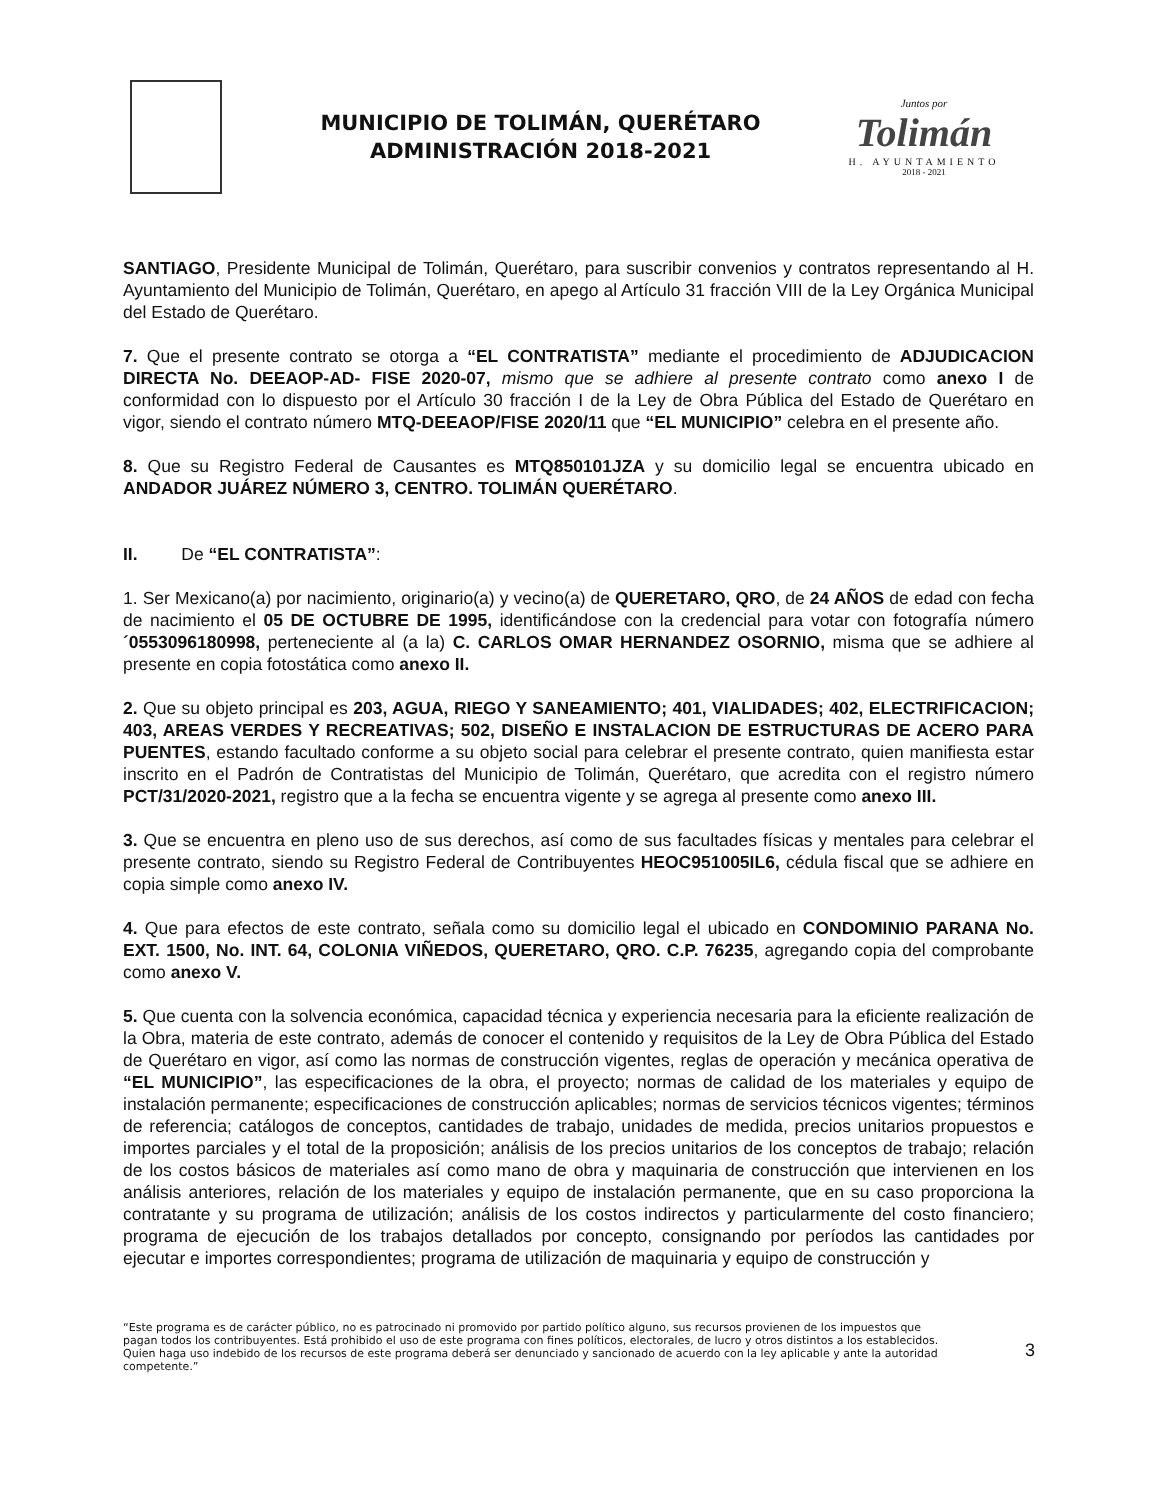MUNICIPIO DE TOLIMÁN, QUERÉTARO
ADMINISTRACIÓN 2018-2021
Juntos por
Tolimán
H. AYUNTAMIENTO
2018 - 2021
SANTIAGO, Presidente Municipal de Tolimán, Querétaro, para suscribir convenios y contratos representando al H. Ayuntamiento del Municipio de Tolimán, Querétaro, en apego al Artículo 31 fracción VIII de la Ley Orgánica Municipal del Estado de Querétaro.
7. Que el presente contrato se otorga a “EL CONTRATISTA” mediante el procedimiento de ADJUDICACION DIRECTA No. DEEAOP-AD- FISE 2020-07, mismo que se adhiere al presente contrato como anexo I de conformidad con lo dispuesto por el Artículo 30 fracción I de la Ley de Obra Pública del Estado de Querétaro en vigor, siendo el contrato número MTQ-DEEAOP/FISE 2020/11 que “EL MUNICIPIO” celebra en el presente año.
8. Que su Registro Federal de Causantes es MTQ850101JZA y su domicilio legal se encuentra ubicado en ANDADOR JUÁREZ NÚMERO 3, CENTRO. TOLIMÁN QUERÉTARO.
II. De “EL CONTRATISTA”:
1. Ser Mexicano(a) por nacimiento, originario(a) y vecino(a) de QUERETARO, QRO, de 24 AÑOS de edad con fecha de nacimiento el 05 DE OCTUBRE DE 1995, identificándose con la credencial para votar con fotografía número ´0553096180998, perteneciente al (a la) C. CARLOS OMAR HERNANDEZ OSORNIO, misma que se adhiere al presente en copia fotostática como anexo II.
2. Que su objeto principal es 203, AGUA, RIEGO Y SANEAMIENTO; 401, VIALIDADES; 402, ELECTRIFICACION; 403, AREAS VERDES Y RECREATIVAS; 502, DISEÑO E INSTALACION DE ESTRUCTURAS DE ACERO PARA PUENTES, estando facultado conforme a su objeto social para celebrar el presente contrato, quien manifiesta estar inscrito en el Padrón de Contratistas del Municipio de Tolimán, Querétaro, que acredita con el registro número PCT/31/2020-2021, registro que a la fecha se encuentra vigente y se agrega al presente como anexo III.
3. Que se encuentra en pleno uso de sus derechos, así como de sus facultades físicas y mentales para celebrar el presente contrato, siendo su Registro Federal de Contribuyentes HEOC951005IL6, cédula fiscal que se adhiere en copia simple como anexo IV.
4. Que para efectos de este contrato, señala como su domicilio legal el ubicado en CONDOMINIO PARANA No. EXT. 1500, No. INT. 64, COLONIA VIÑEDOS, QUERETARO, QRO. C.P. 76235, agregando copia del comprobante como anexo V.
5. Que cuenta con la solvencia económica, capacidad técnica y experiencia necesaria para la eficiente realización de la Obra, materia de este contrato, además de conocer el contenido y requisitos de la Ley de Obra Pública del Estado de Querétaro en vigor, así como las normas de construcción vigentes, reglas de operación y mecánica operativa de “EL MUNICIPIO”, las especificaciones de la obra, el proyecto; normas de calidad de los materiales y equipo de instalación permanente; especificaciones de construcción aplicables; normas de servicios técnicos vigentes; términos de referencia; catálogos de conceptos, cantidades de trabajo, unidades de medida, precios unitarios propuestos e importes parciales y el total de la proposición; análisis de los precios unitarios de los conceptos de trabajo; relación de los costos básicos de materiales así como mano de obra y maquinaria de construcción que intervienen en los análisis anteriores, relación de los materiales y equipo de instalación permanente, que en su caso proporciona la contratante y su programa de utilización; análisis de los costos indirectos y particularmente del costo financiero; programa de ejecución de los trabajos detallados por concepto, consignando por períodos las cantidades por ejecutar e importes correspondientes; programa de utilización de maquinaria y equipo de construcción y
“Este programa es de carácter público, no es patrocinado ni promovido por partido político alguno, sus recursos provienen de los impuestos que pagan todos los contribuyentes. Está prohibido el uso de este programa con fines políticos, electorales, de lucro y otros distintos a los establecidos. Quien haga uso indebido de los recursos de este programa deberá ser denunciado y sancionado de acuerdo con la ley aplicable y ante la autoridad competente.”
3